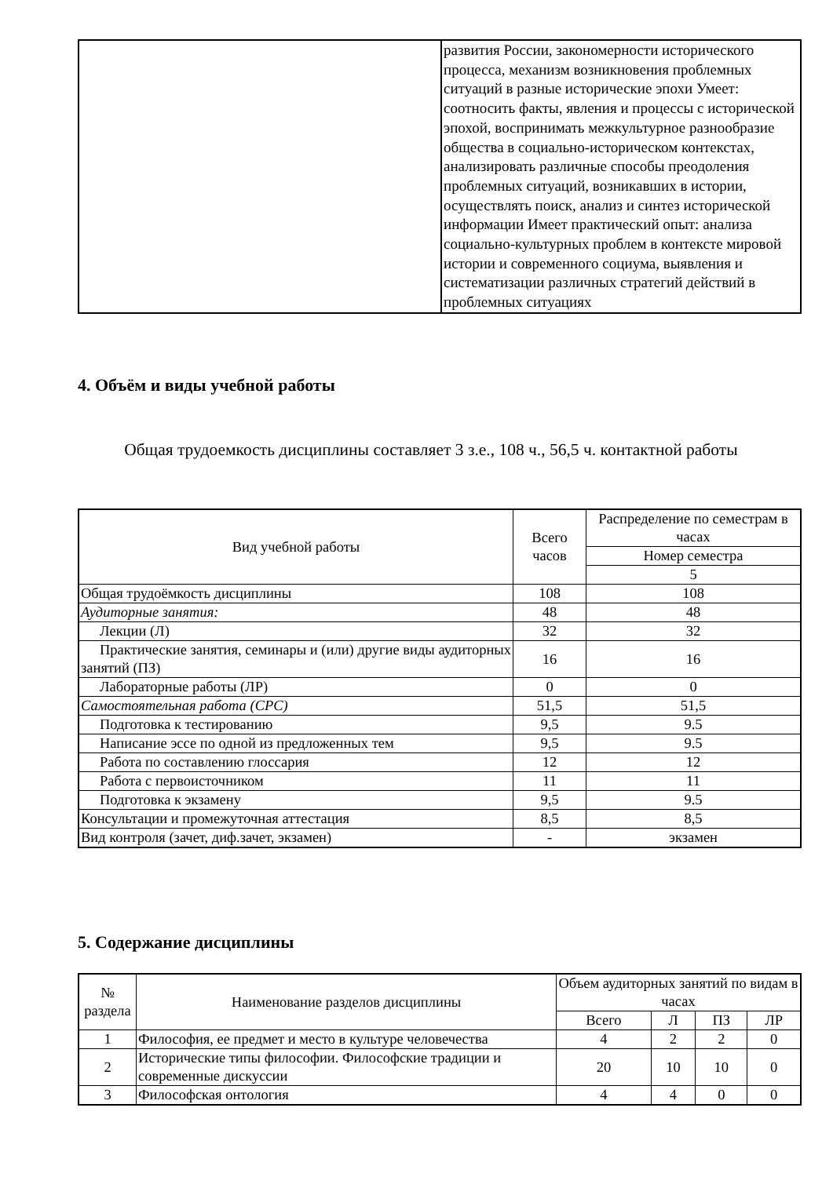| | развития России, закономерности исторического процесса, механизм возникновения проблемных ситуаций в разные исторические эпохи Умеет: соотносить факты, явления и процессы с исторической эпохой, воспринимать межкультурное разнообразие общества в социально-историческом контекстах, анализировать различные способы преодоления проблемных ситуаций, возникавших в истории, осуществлять поиск, анализ и синтез исторической информации Имеет практический опыт: анализа социально-культурных проблем в контексте мировой истории и современного социума, выявления и систематизации различных стратегий действий в проблемных ситуациях |
4. Объём и виды учебной работы
Общая трудоемкость дисциплины составляет 3 з.е., 108 ч., 56,5 ч. контактной работы
| Вид учебной работы | Всего часов | Распределение по семестрам в часах |
| --- | --- | --- |
| | | Номер семестра |
| | | 5 |
| Общая трудоёмкость дисциплины | 108 | 108 |
| Аудиторные занятия: | 48 | 48 |
| Лекции (Л) | 32 | 32 |
| Практические занятия, семинары и (или) другие виды аудиторных занятий (ПЗ) | 16 | 16 |
| Лабораторные работы (ЛР) | 0 | 0 |
| Самостоятельная работа (СРС) | 51,5 | 51,5 |
| Подготовка к тестированию | 9,5 | 9.5 |
| Написание эссе по одной из предложенных тем | 9,5 | 9.5 |
| Работа по составлению глоссария | 12 | 12 |
| Работа с первоисточником | 11 | 11 |
| Подготовка к экзамену | 9,5 | 9.5 |
| Консультации и промежуточная аттестация | 8,5 | 8,5 |
| Вид контроля (зачет, диф.зачет, экзамен) | - | экзамен |
5. Содержание дисциплины
| № раздела | Наименование разделов дисциплины | Объем аудиторных занятий по видам в часах | | | |
| --- | --- | --- | --- | --- | --- |
| | | Всего | Л | ПЗ | ЛР |
| 1 | Философия, ее предмет и место в культуре человечества | 4 | 2 | 2 | 0 |
| 2 | Исторические типы философии. Философские традиции и современные дискуссии | 20 | 10 | 10 | 0 |
| 3 | Философская онтология | 4 | 4 | 0 | 0 |